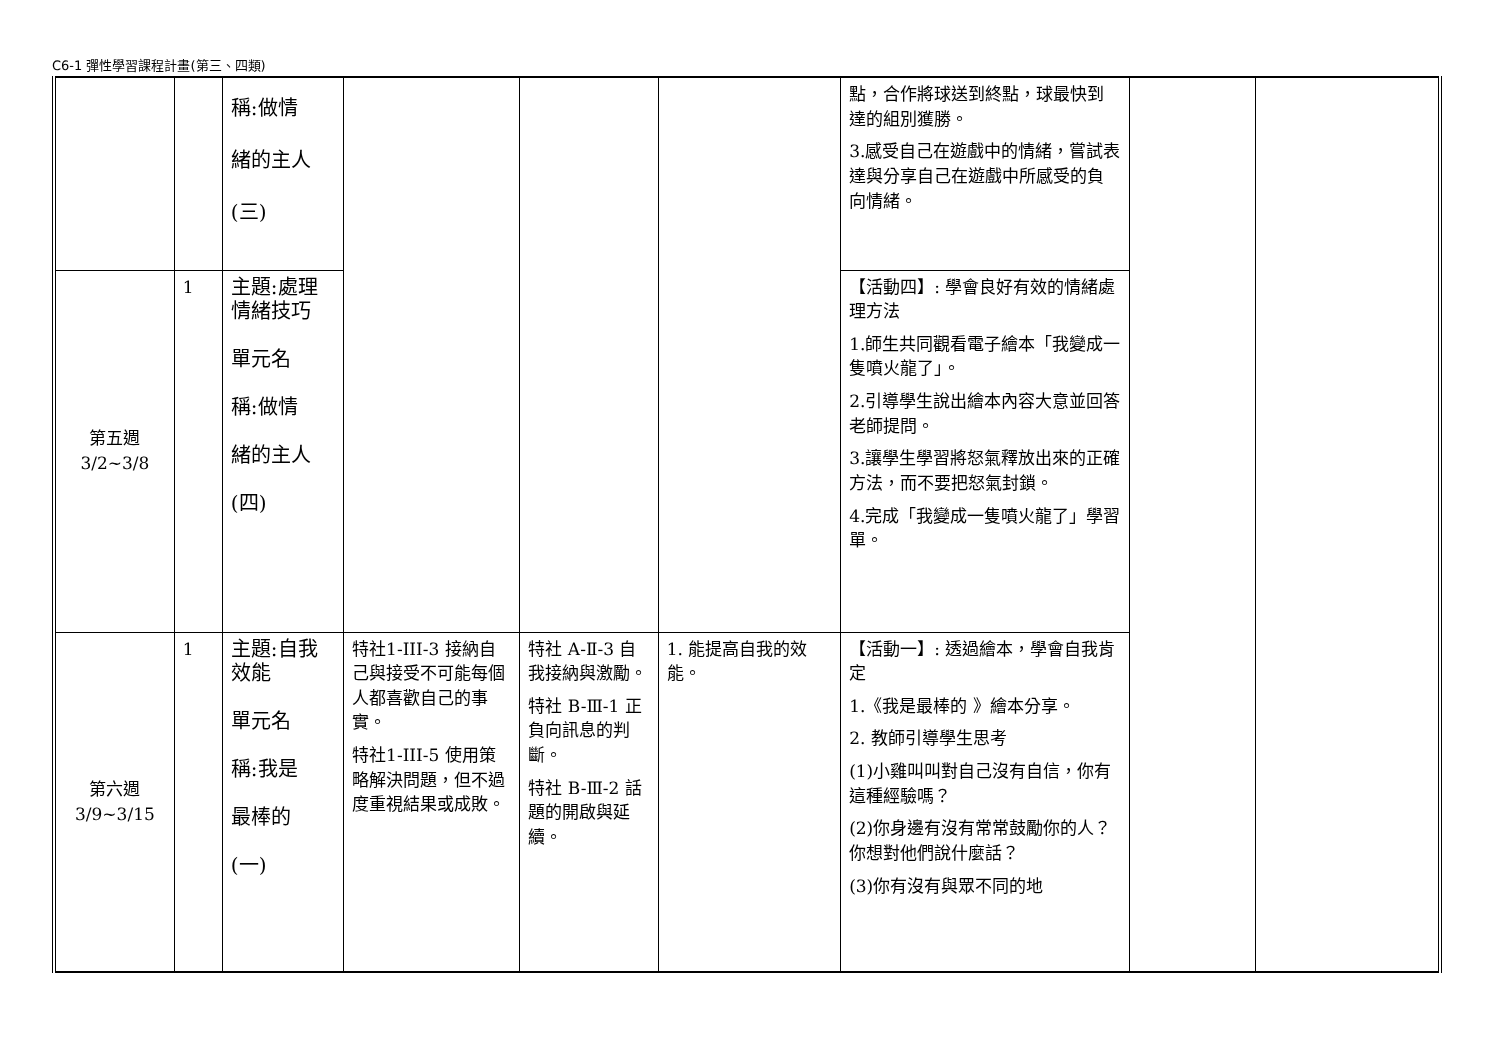C6-1 彈性學習課程計畫(第三、四類)
| | | 稱:做情 緒的主人 (三) | | | | 點，合作將球送到終點，球最快到達的組別獲勝。 3.感受自己在遊戲中的情緒，嘗試表達與分享自己在遊戲中所感受的負向情緒。 | | |
| 第五週 3/2~3/8 | 1 | 主題:處理情緒技巧 單元名 稱:做情 緒的主人 (四) | | | | 【活動四】: 學會良好有效的情緒處理方法 1.師生共同觀看電子繪本「我變成一隻噴火龍了」。 2.引導學生說出繪本內容大意並回答老師提問。 3.讓學生學習將怒氣釋放出來的正確方法，而不要把怒氣封鎖。 4.完成「我變成一隻噴火龍了」學習單。 | | |
| 第六週 3/9~3/15 | 1 | 主題:自我效能 單元名 稱:我是 最棒的 (一) | 特社1-III-3 接納自己與接受不可能每個人都喜歡自己的事實。 特社1-III-5 使用策略解決問題，但不過度重視結果或成敗。 | 特社 A-Ⅱ-3 自我接納與激勵。 特社 B-Ⅲ-1 正負向訊息的判斷。 特社 B-Ⅲ-2 話題的開啟與延續。 | 1. 能提高自我的效能。 | 【活動一】: 透過繪本，學會自我肯定 1.《我是最棒的 》繪本分享。 2. 教師引導學生思考 (1)小雞叫叫對自己沒有自信，你有這種經驗嗎？ (2)你身邊有沒有常常鼓勵你的人？你想對他們說什麼話？ (3)你有沒有與眾不同的地 | | |